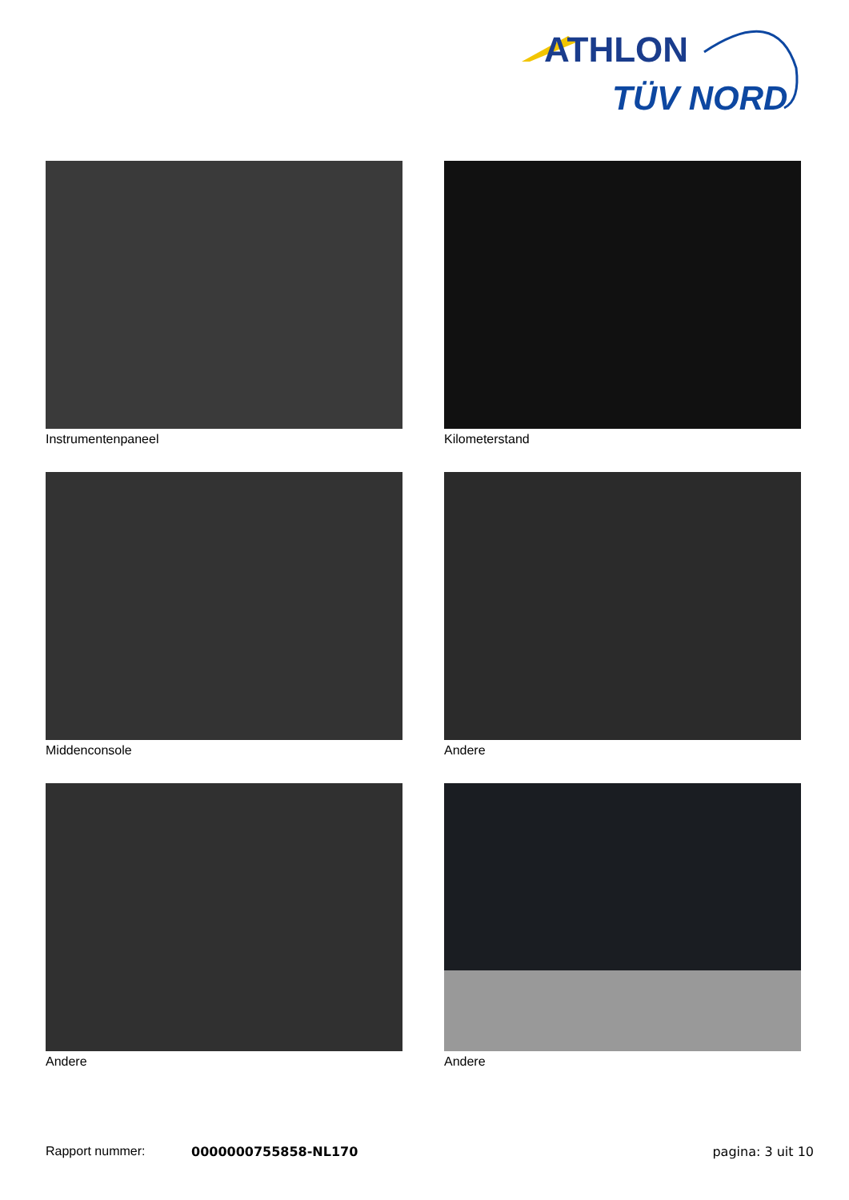ATHLON
TÜV NORD
Instrumentenpaneel
Kilometerstand
Middenconsole
Andere
Andere
Andere
Rapport nummer: 0000000755858-NL170 pagina: 3 uit 10